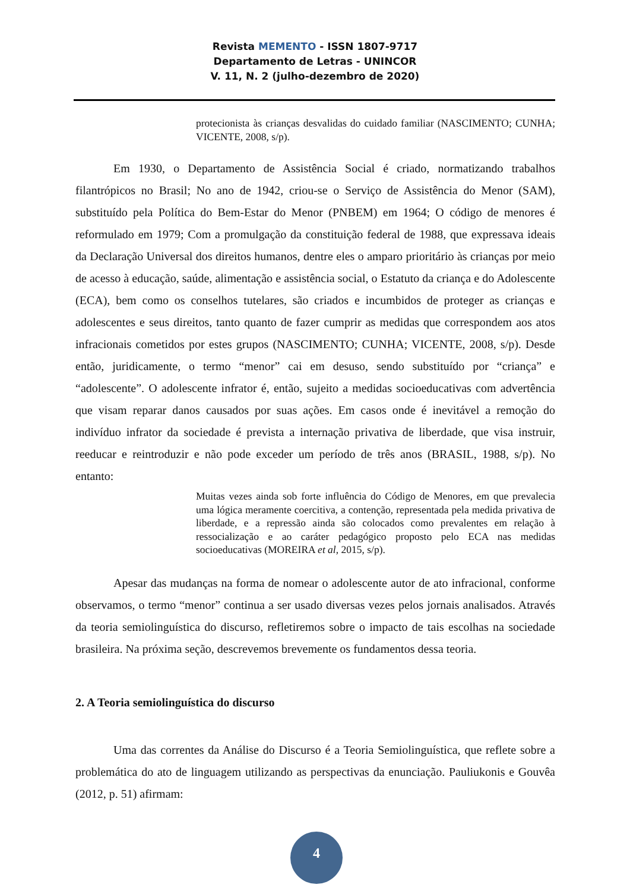Revista MEMENTO - ISSN 1807-9717
Departamento de Letras - UNINCOR
V. 11, N. 2 (julho-dezembro de 2020)
protecionista às crianças desvalidas do cuidado familiar (NASCIMENTO; CUNHA; VICENTE, 2008, s/p).
Em 1930, o Departamento de Assistência Social é criado, normatizando trabalhos filantrópicos no Brasil; No ano de 1942, criou-se o Serviço de Assistência do Menor (SAM), substituído pela Política do Bem-Estar do Menor (PNBEM) em 1964; O código de menores é reformulado em 1979; Com a promulgação da constituição federal de 1988, que expressava ideais da Declaração Universal dos direitos humanos, dentre eles o amparo prioritário às crianças por meio de acesso à educação, saúde, alimentação e assistência social, o Estatuto da criança e do Adolescente (ECA), bem como os conselhos tutelares, são criados e incumbidos de proteger as crianças e adolescentes e seus direitos, tanto quanto de fazer cumprir as medidas que correspondem aos atos infracionais cometidos por estes grupos (NASCIMENTO; CUNHA; VICENTE, 2008, s/p). Desde então, juridicamente, o termo “menor” cai em desuso, sendo substituído por “criança” e “adolescente”. O adolescente infrator é, então, sujeito a medidas socioeducativas com advertência que visam reparar danos causados por suas ações. Em casos onde é inevitável a remoção do indivíduo infrator da sociedade é prevista a internação privativa de liberdade, que visa instruir, reeducar e reintroduzir e não pode exceder um período de três anos (BRASIL, 1988, s/p). No entanto:
Muitas vezes ainda sob forte influência do Código de Menores, em que prevalecia uma lógica meramente coercitiva, a contenção, representada pela medida privativa de liberdade, e a repressão ainda são colocados como prevalentes em relação à ressocialização e ao caráter pedagógico proposto pelo ECA nas medidas socioeducativas (MOREIRA et al, 2015, s/p).
Apesar das mudanças na forma de nomear o adolescente autor de ato infracional, conforme observamos, o termo “menor” continua a ser usado diversas vezes pelos jornais analisados. Através da teoria semiolinguística do discurso, refletiremos sobre o impacto de tais escolhas na sociedade brasileira. Na próxima seção, descrevemos brevemente os fundamentos dessa teoria.
2. A Teoria semiolinguística do discurso
Uma das correntes da Análise do Discurso é a Teoria Semiolinguística, que reflete sobre a problemática do ato de linguagem utilizando as perspectivas da enunciação. Pauliukonis e Gouvêa (2012, p. 51) afirmam:
4